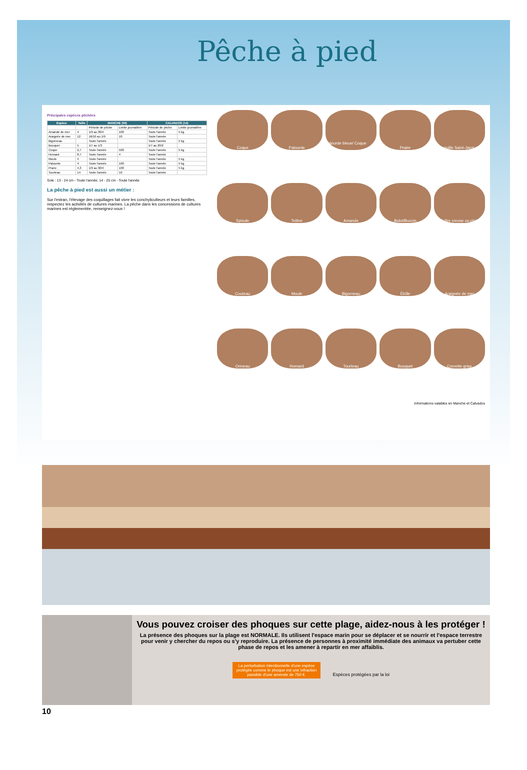Pêche à pied
Principales espèces pêchées
| Espèce | Taille | MANCHE (50) | | CALVADOS (14) | |
| --- | --- | --- | --- | --- | --- |
| | | Période de pêche | Limite journalière | Période de pêche | Limite journalière |
| Amande de mer | 4 | 1/9 au 30/4 | 100 | Toute l'année | 5 kg |
| Araignée de mer | 12 | 16/10 au 1/9 | 10 | Toute l'année | |
| Bigorneau | | Toute l'année | | Toute l'année | 5 kg |
| Bouquet | 5 | 1/7 au 1/3 | | 1/7 au 20/2 | |
| Coque | 2,7 | Toute l'année | 500 | Toute l'année | 5 kg |
| Homard | 8,7 | Toute l'année | 4 | Toute l'année | |
| Moule | 4 | Toute l'année | | Toute l'année | 5 kg |
| Palourde | 4 | Toute l'année | 100 | Toute l'année | 5 kg |
| Praire | 4,3 | 1/9 au 30/4 | 100 | Toute l'année | 5 kg |
| Tourteau | 14 | Toute l'année | 10 | Toute l'année | |
Sole : 13 - 24 cm - Toute l'année; 14 - 25 cm - Toute l'année
La pêche à pied est aussi un métier :
Sur l'estran, l'élevage des coquillages fait vivre les conchyliculteurs et leurs familles, respectez les activités de cultures marines. La pêche dans les concessions de cultures marines est réglementée, renseignez-vous !
Coque
Palourde
Palourde bleue/ Coque bleue
Praire
Coquille Saint-Jacques
Spisule
Telline
Amande
Bulot/Buccin
Huître creuse ou plate
Couteau
Moule
Bigorneau
Étrille
Araignée de mer
Ormeau
Homard
Tourteau
Bouquet
Crevette grise
Informations valables en Manche et Calvados
Vous pouvez croiser des phoques sur cette plage, aidez-nous à les protéger !
La présence des phoques sur la plage est NORMALE. Ils utilisent l'espace marin pour se déplacer et se nourrir et l'espace terrestre pour venir y chercher du repos ou s'y reproduire. La présence de personnes à proximité immédiate des animaux va pertuber cette phase de repos et les amener à repartir en mer affaiblis.
La perturbation intentionnelle d'une espèce protégée comme le phoque est une infraction passible d'une amende de 750 €. Espèces protégées par la loi
10